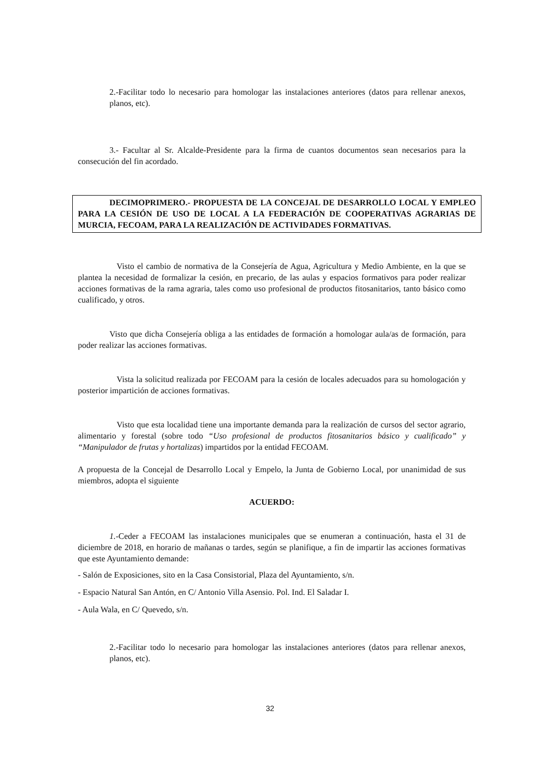2.-Facilitar todo lo necesario para homologar las instalaciones anteriores (datos para rellenar anexos, planos, etc).
3.- Facultar al Sr. Alcalde-Presidente para la firma de cuantos documentos sean necesarios para la consecución del fin acordado.
DECIMOPRIMERO.- PROPUESTA DE LA CONCEJAL DE DESARROLLO LOCAL Y EMPLEO PARA LA CESIÓN DE USO DE LOCAL A LA FEDERACIÓN DE COOPERATIVAS AGRARIAS DE MURCIA, FECOAM, PARA LA REALIZACIÓN DE ACTIVIDADES FORMATIVAS.
Visto el cambio de normativa de la Consejería de Agua, Agricultura y Medio Ambiente, en la que se plantea la necesidad de formalizar la cesión, en precario, de las aulas y espacios formativos para poder realizar acciones formativas de la rama agraria, tales como uso profesional de productos fitosanitarios, tanto básico como cualificado, y otros.
Visto que dicha Consejería obliga a las entidades de formación a homologar aula/as de formación, para poder realizar las acciones formativas.
Vista la solicitud realizada por FECOAM para la cesión de locales adecuados para su homologación y posterior impartición de acciones formativas.
Visto que esta localidad tiene una importante demanda para la realización de cursos del sector agrario, alimentario y forestal (sobre todo “Uso profesional de productos fitosanitarios básico y cualificado” y “Manipulador de frutas y hortalizas) impartidos por la entidad FECOAM.
A propuesta de la Concejal de Desarrollo Local y Empelo, la Junta de Gobierno Local, por unanimidad de sus miembros, adopta el siguiente
ACUERDO:
1.-Ceder a FECOAM las instalaciones municipales que se enumeran a continuación, hasta el 31 de diciembre de 2018, en horario de mañanas o tardes, según se planifique, a fin de impartir las acciones formativas que este Ayuntamiento demande:
- Salón de Exposiciones, sito en la Casa Consistorial, Plaza del Ayuntamiento, s/n.
- Espacio Natural San Antón, en C/ Antonio Villa Asensio. Pol. Ind. El Saladar I.
- Aula Wala, en C/ Quevedo, s/n.
2.-Facilitar todo lo necesario para homologar las instalaciones anteriores (datos para rellenar anexos, planos, etc).
32